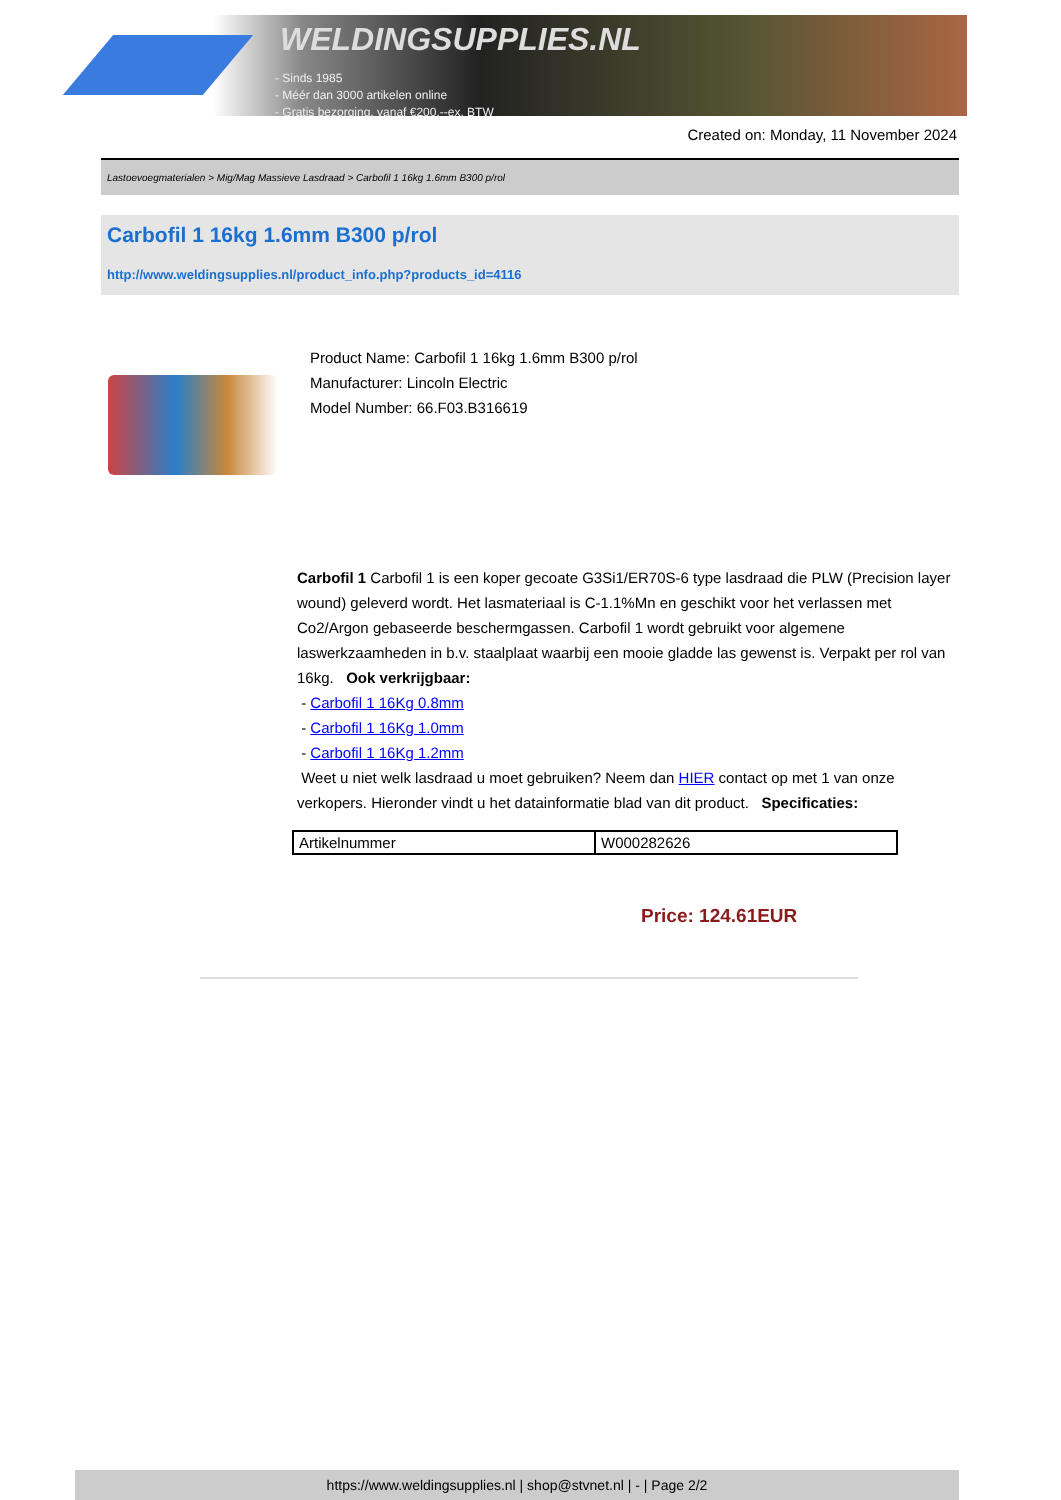WELDINGSUPPLIES.NL
- Sinds 1985
- Méér dan 3000 artikelen online
- Gratis bezorging, vanaf €200,--ex. BTW
Created on: Monday, 11 November 2024
Lastoevoegmaterialen > Mig/Mag Massieve Lasdraad > Carbofil 1 16kg 1.6mm B300 p/rol
Carbofil 1 16kg 1.6mm B300 p/rol
http://www.weldingsupplies.nl/product_info.php?products_id=4116
Product Name: Carbofil 1 16kg 1.6mm B300 p/rol
Manufacturer: Lincoln Electric
Model Number: 66.F03.B316619
Carbofil 1 Carbofil 1 is een koper gecoate G3Si1/ER70S-6 type lasdraad die PLW (Precision layer wound) geleverd wordt. Het lasmateriaal is C-1.1%Mn en geschikt voor het verlassen met Co2/Argon gebaseerde beschermgassen. Carbofil 1 wordt gebruikt voor algemene laswerkzaamheden in b.v. staalplaat waarbij een mooie gladde las gewenst is. Verpakt per rol van 16kg. Ook verkrijgbaar:
- Carbofil 1 16Kg 0.8mm
- Carbofil 1 16Kg 1.0mm
- Carbofil 1 16Kg 1.2mm
Weet u niet welk lasdraad u moet gebruiken? Neem dan HIER contact op met 1 van onze verkopers. Hieronder vindt u het datainformatie blad van dit product. Specificaties:
| Artikelnummer | W000282626 |
Price: 124.61EUR
https://www.weldingsupplies.nl | shop@stvnet.nl | - | Page 2/2